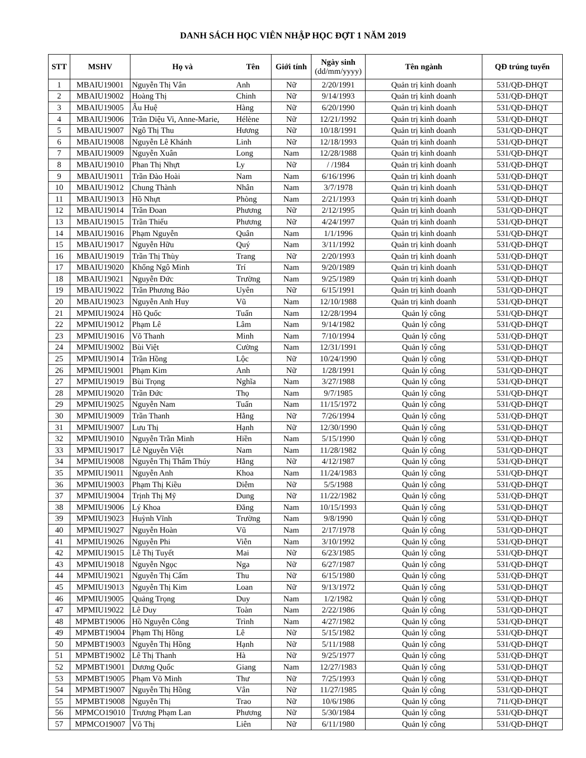DANH SÁCH HỌC VIÊN NHẬP HỌC ĐỢT 1 NĂM 2019
| STT | MSHV | Họ và | Tên | Giới tính | Ngày sinh (dd/mm/yyyy) | Tên ngành | QĐ trúng tuyển |
| --- | --- | --- | --- | --- | --- | --- | --- |
| 1 | MBAIU19001 | Nguyễn Thị Vân | Anh | Nữ | 2/20/1991 | Quản trị kinh doanh | 531/QĐ-ĐHQT |
| 2 | MBAIU19002 | Hoàng Thị | Chinh | Nữ | 9/14/1993 | Quản trị kinh doanh | 531/QĐ-ĐHQT |
| 3 | MBAIU19005 | Âu Huệ | Hàng | Nữ | 6/20/1990 | Quản trị kinh doanh | 531/QĐ-ĐHQT |
| 4 | MBAIU19006 | Trần Diệu Vi, Anne-Marie, | Hélène | Nữ | 12/21/1992 | Quản trị kinh doanh | 531/QĐ-ĐHQT |
| 5 | MBAIU19007 | Ngô Thị Thu | Hương | Nữ | 10/18/1991 | Quản trị kinh doanh | 531/QĐ-ĐHQT |
| 6 | MBAIU19008 | Nguyễn Lê Khánh | Linh | Nữ | 12/18/1993 | Quản trị kinh doanh | 531/QĐ-ĐHQT |
| 7 | MBAIU19009 | Nguyễn Xuân | Long | Nam | 12/28/1988 | Quản trị kinh doanh | 531/QĐ-ĐHQT |
| 8 | MBAIU19010 | Phan Thị Nhựt | Ly | Nữ | / /1984 | Quản trị kinh doanh | 531/QĐ-ĐHQT |
| 9 | MBAIU19011 | Trần Đào Hoài | Nam | Nam | 6/16/1996 | Quản trị kinh doanh | 531/QĐ-ĐHQT |
| 10 | MBAIU19012 | Chung Thành | Nhân | Nam | 3/7/1978 | Quản trị kinh doanh | 531/QĐ-ĐHQT |
| 11 | MBAIU19013 | Hồ Nhựt | Phòng | Nam | 2/21/1993 | Quản trị kinh doanh | 531/QĐ-ĐHQT |
| 12 | MBAIU19014 | Trần Đoan | Phương | Nữ | 2/12/1995 | Quản trị kinh doanh | 531/QĐ-ĐHQT |
| 13 | MBAIU19015 | Trần Thiếu | Phương | Nữ | 4/24/1997 | Quản trị kinh doanh | 531/QĐ-ĐHQT |
| 14 | MBAIU19016 | Phạm Nguyễn | Quân | Nam | 1/1/1996 | Quản trị kinh doanh | 531/QĐ-ĐHQT |
| 15 | MBAIU19017 | Nguyễn Hữu | Quý | Nam | 3/11/1992 | Quản trị kinh doanh | 531/QĐ-ĐHQT |
| 16 | MBAIU19019 | Trần Thị Thùy | Trang | Nữ | 2/20/1993 | Quản trị kinh doanh | 531/QĐ-ĐHQT |
| 17 | MBAIU19020 | Khổng Ngô Minh | Trí | Nam | 9/20/1989 | Quản trị kinh doanh | 531/QĐ-ĐHQT |
| 18 | MBAIU19021 | Nguyễn Đức | Trường | Nam | 9/25/1989 | Quản trị kinh doanh | 531/QĐ-ĐHQT |
| 19 | MBAIU19022 | Trần Phương Bảo | Uyên | Nữ | 6/15/1991 | Quản trị kinh doanh | 531/QĐ-ĐHQT |
| 20 | MBAIU19023 | Nguyễn Anh Huy | Vũ | Nam | 12/10/1988 | Quản trị kinh doanh | 531/QĐ-ĐHQT |
| 21 | MPMIU19024 | Hồ Quốc | Tuấn | Nam | 12/28/1994 | Quản lý công | 531/QĐ-ĐHQT |
| 22 | MPMIU19012 | Phạm Lê | Lâm | Nam | 9/14/1982 | Quản lý công | 531/QĐ-ĐHQT |
| 23 | MPMIU19016 | Võ Thanh | Minh | Nam | 7/10/1994 | Quản lý công | 531/QĐ-ĐHQT |
| 24 | MPMIU19002 | Bùi Việt | Cường | Nam | 12/31/1991 | Quản lý công | 531/QĐ-ĐHQT |
| 25 | MPMIU19014 | Trần Hồng | Lộc | Nữ | 10/24/1990 | Quản lý công | 531/QĐ-ĐHQT |
| 26 | MPMIU19001 | Phạm Kim | Anh | Nữ | 1/28/1991 | Quản lý công | 531/QĐ-ĐHQT |
| 27 | MPMIU19019 | Bùi Trọng | Nghĩa | Nam | 3/27/1988 | Quản lý công | 531/QĐ-ĐHQT |
| 28 | MPMIU19020 | Trần Đức | Thọ | Nam | 9/7/1985 | Quản lý công | 531/QĐ-ĐHQT |
| 29 | MPMIU19025 | Nguyễn Nam | Tuấn | Nam | 11/15/1972 | Quản lý công | 531/QĐ-ĐHQT |
| 30 | MPMIU19009 | Trần Thanh | Hằng | Nữ | 7/26/1994 | Quản lý công | 531/QĐ-ĐHQT |
| 31 | MPMIU19007 | Lưu Thị | Hạnh | Nữ | 12/30/1990 | Quản lý công | 531/QĐ-ĐHQT |
| 32 | MPMIU19010 | Nguyễn Trần Minh | Hiền | Nam | 5/15/1990 | Quản lý công | 531/QĐ-ĐHQT |
| 33 | MPMIU19017 | Lê Nguyễn Việt | Nam | Nam | 11/28/1982 | Quản lý công | 531/QĐ-ĐHQT |
| 34 | MPMIU19008 | Nguyễn Thị Thẩm Thúy | Hằng | Nữ | 4/12/1987 | Quản lý công | 531/QĐ-ĐHQT |
| 35 | MPMIU19011 | Nguyễn Anh | Khoa | Nam | 11/24/1983 | Quản lý công | 531/QĐ-ĐHQT |
| 36 | MPMIU19003 | Phạm Thị Kiều | Diễm | Nữ | 5/5/1988 | Quản lý công | 531/QĐ-ĐHQT |
| 37 | MPMIU19004 | Trịnh Thị Mỹ | Dung | Nữ | 11/22/1982 | Quản lý công | 531/QĐ-ĐHQT |
| 38 | MPMIU19006 | Lý Khoa | Đăng | Nam | 10/15/1993 | Quản lý công | 531/QĐ-ĐHQT |
| 39 | MPMIU19023 | Huỳnh Vĩnh | Trường | Nam | 9/8/1990 | Quản lý công | 531/QĐ-ĐHQT |
| 40 | MPMIU19027 | Nguyễn Hoàn | Vũ | Nam | 2/17/1978 | Quản lý công | 531/QĐ-ĐHQT |
| 41 | MPMIU19026 | Nguyễn Phi | Viễn | Nam | 3/10/1992 | Quản lý công | 531/QĐ-ĐHQT |
| 42 | MPMIU19015 | Lê Thị Tuyết | Mai | Nữ | 6/23/1985 | Quản lý công | 531/QĐ-ĐHQT |
| 43 | MPMIU19018 | Nguyễn Ngọc | Nga | Nữ | 6/27/1987 | Quản lý công | 531/QĐ-ĐHQT |
| 44 | MPMIU19021 | Nguyễn Thị Cẩm | Thu | Nữ | 6/15/1980 | Quản lý công | 531/QĐ-ĐHQT |
| 45 | MPMIU19013 | Nguyễn Thị Kim | Loan | Nữ | 9/13/1972 | Quản lý công | 531/QĐ-ĐHQT |
| 46 | MPMIU19005 | Quảng Trọng | Duy | Nam | 1/2/1982 | Quản lý công | 531/QĐ-ĐHQT |
| 47 | MPMIU19022 | Lê Duy | Toàn | Nam | 2/22/1986 | Quản lý công | 531/QĐ-ĐHQT |
| 48 | MPMBT19006 | Hồ Nguyễn Công | Trình | Nam | 4/27/1982 | Quản lý công | 531/QĐ-ĐHQT |
| 49 | MPMBT19004 | Phạm Thị Hồng | Lê | Nữ | 5/15/1982 | Quản lý công | 531/QĐ-ĐHQT |
| 50 | MPMBT19003 | Nguyễn Thị Hồng | Hạnh | Nữ | 5/11/1988 | Quản lý công | 531/QĐ-ĐHQT |
| 51 | MPMBT19002 | Lê Thị Thanh | Hà | Nữ | 9/25/1977 | Quản lý công | 531/QĐ-ĐHQT |
| 52 | MPMBT19001 | Dương Quốc | Giang | Nam | 12/27/1983 | Quản lý công | 531/QĐ-ĐHQT |
| 53 | MPMBT19005 | Phạm Võ Minh | Thư | Nữ | 7/25/1993 | Quản lý công | 531/QĐ-ĐHQT |
| 54 | MPMBT19007 | Nguyễn Thị Hồng | Vân | Nữ | 11/27/1985 | Quản lý công | 531/QĐ-ĐHQT |
| 55 | MPMBT19008 | Nguyễn Thị | Trao | Nữ | 10/6/1986 | Quản lý công | 711/QĐ-ĐHQT |
| 56 | MPMCO19010 | Trương Phạm Lan | Phương | Nữ | 5/30/1984 | Quản lý công | 531/QĐ-ĐHQT |
| 57 | MPMCO19007 | Võ Thị | Liên | Nữ | 6/11/1980 | Quản lý công | 531/QĐ-ĐHQT |